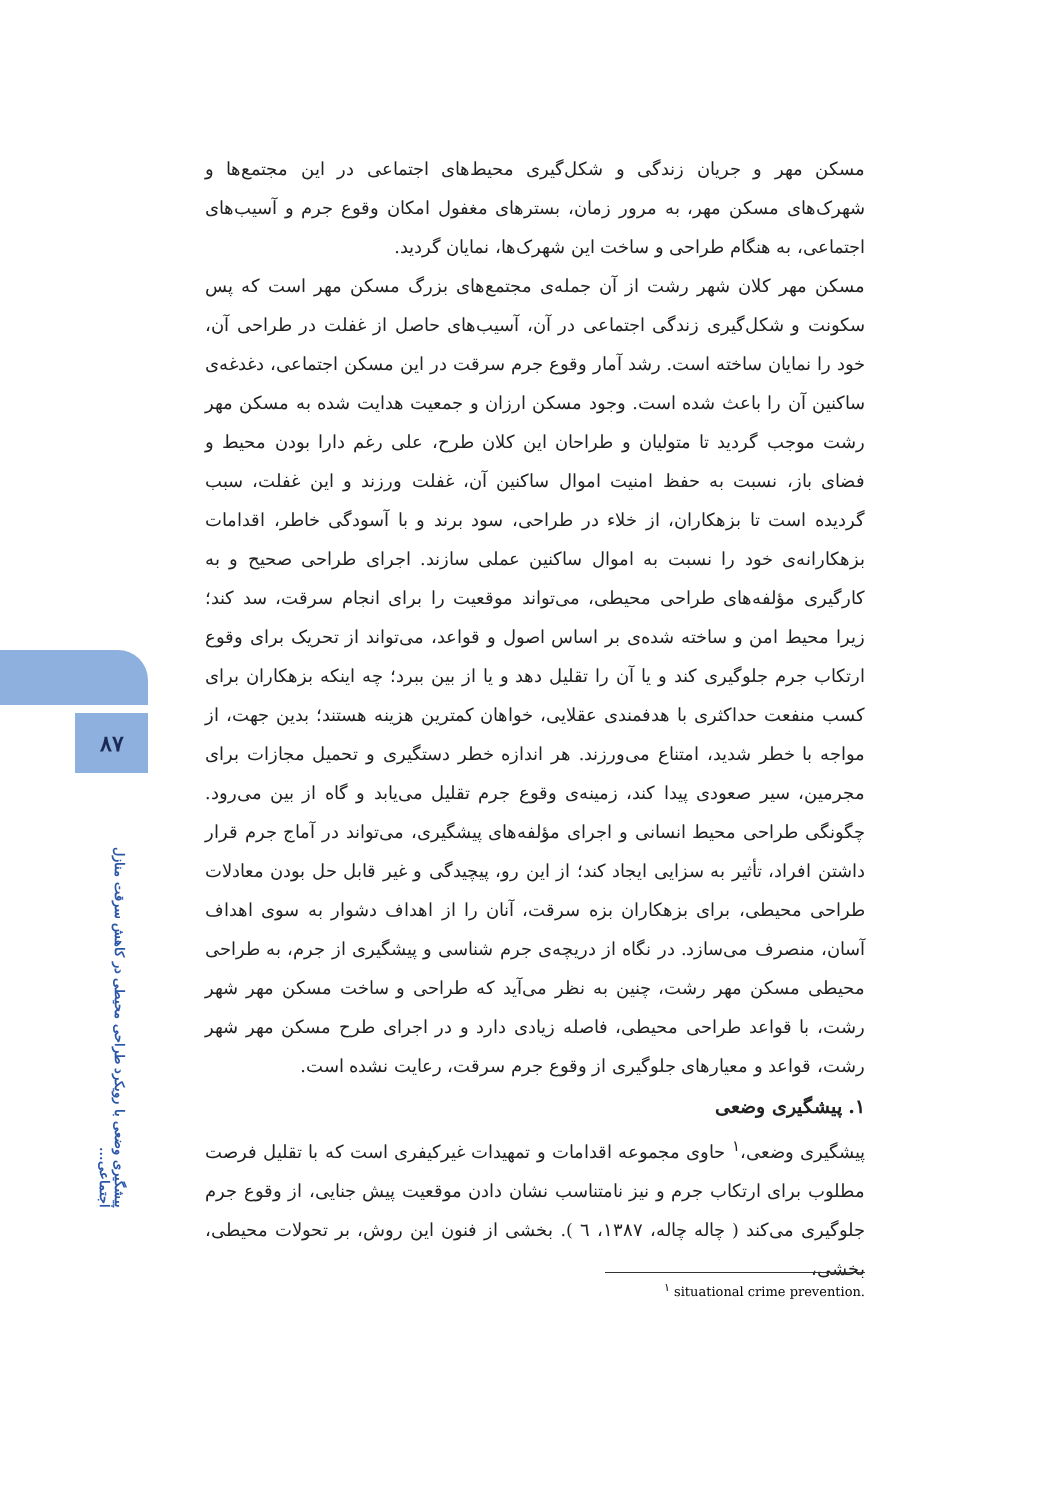۸۷
پیشگیری وضعی با رویکرد طراحی محیطی در کاهش سرقت منازل اجتماعی...
مسکن مهر و جریان زندگی و شکل‌گیری محیط‌های اجتماعی در این مجتمع‌ها و شهرک‌های مسکن مهر، به مرور زمان، بسترهای مغفول امکان وقوع جرم و آسیب‌های اجتماعی، به هنگام طراحی و ساخت این شهرک‌ها، نمایان گردید.
مسکن مهر کلان شهر رشت از آن جمله‌ی مجتمع‌های بزرگ مسکن مهر است که پس سکونت و شکل‌گیری زندگی اجتماعی در آن، آسیب‌های حاصل از غفلت در طراحی آن، خود را نمایان ساخته است. رشد آمار وقوع جرم سرقت در این مسکن اجتماعی، دغدغه‌ی ساکنین آن را باعث شده است. وجود مسکن ارزان و جمعیت هدایت شده به مسکن مهر رشت موجب گردید تا متولیان و طراحان این کلان طرح، علی رغم دارا بودن محیط و فضای باز، نسبت به حفظ امنیت اموال ساکنین آن، غفلت ورزند و این غفلت، سبب گردیده است تا بزهکاران، از خلاء در طراحی، سود برند و با آسودگی خاطر، اقدامات بزهکارانه‌ی خود را نسبت به اموال ساکنین عملی سازند. اجرای طراحی صحیح و به کارگیری مؤلفه‌های طراحی محیطی، می‌تواند موقعیت را برای انجام سرقت، سد کند؛ زیرا محیط امن و ساخته شده‌ی بر اساس اصول و قواعد، می‌تواند از تحریک برای وقوع ارتکاب جرم جلوگیری کند و یا آن را تقلیل دهد و یا از بین ببرد؛ چه اینکه بزهکاران برای کسب منفعت حداکثری با هدفمندی عقلایی، خواهان کمترین هزینه هستند؛ بدین جهت، از مواجه با خطر شدید، امتناع می‌ورزند. هر اندازه خطر دستگیری و تحمیل مجازات برای مجرمین، سیر صعودی پیدا کند، زمینه‌ی وقوع جرم تقلیل می‌یابد و گاه از بین می‌رود. چگونگی طراحی محیط انسانی و اجرای مؤلفه‌های پیشگیری، می‌تواند در آماج جرم قرار داشتن افراد، تأثیر به سزایی ایجاد کند؛ از این رو، پیچیدگی و غیر قابل حل بودن معادلات طراحی محیطی، برای بزهکاران بزه سرقت، آنان را از اهداف دشوار به سوی اهداف آسان، منصرف می‌سازد. در نگاه از دریچه‌ی جرم شناسی و پیشگیری از جرم، به طراحی محیطی مسکن مهر رشت، چنین به نظر می‌آید که طراحی و ساخت مسکن مهر شهر رشت، با قواعد طراحی محیطی، فاصله زیادی دارد و در اجرای طرح مسکن مهر شهر رشت، قواعد و معیارهای جلوگیری از وقوع جرم سرقت، رعایت نشده است.
۱. پیشگیری وضعی
پیشگیری وضعی،<sup>۱</sup> حاوی مجموعه اقدامات و تمهیدات غیرکیفری است که با تقلیل فرصت مطلوب برای ارتکاب جرم و نیز نامتناسب نشان دادن موقعیت پیش جنایی، از وقوع جرم جلوگیری می‌کند ( چاله چاله، ۱۳۸۷، ٦ ). بخشی از فنون این روش، بر تحولات محیطی، بخشی،
<sup>۱</sup> situational crime prevention.